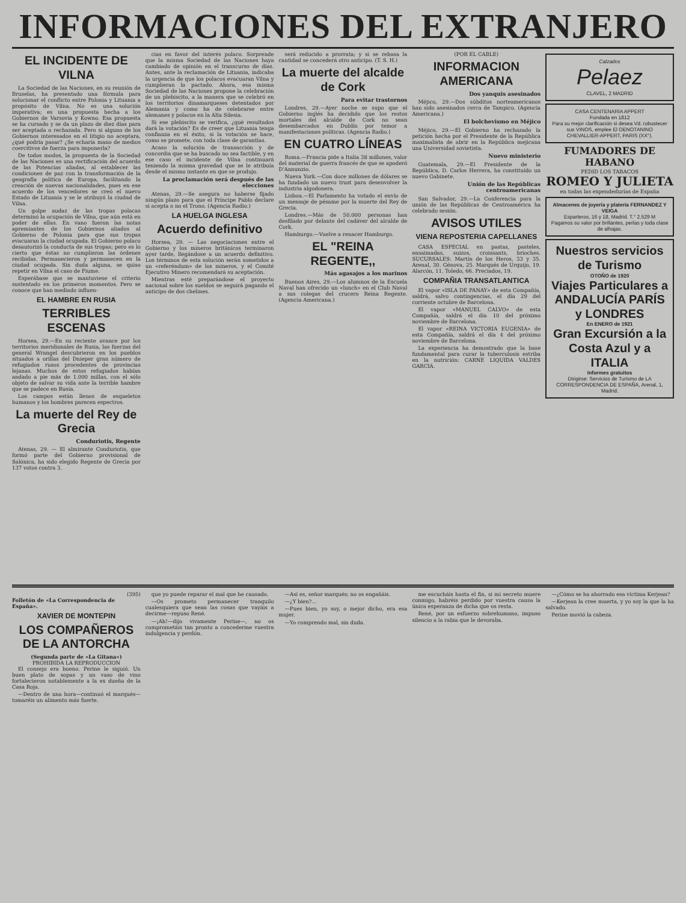INFORMACIONES DEL EXTRANJERO
EL INCIDENTE DE VILNA
La Sociedad de las Naciones, en su reunión de Bruselas, ha presentado una fórmula para solucionar el conflicto entre Polonia y Lituania a propósito de Vilna. No es una solución imperativa; es una propuesta hecha a los Gobiernos de Varsovia y Kowno. Esa propuesta se ha cursado y se da un plazo de diez días para ser aceptada o rechazada. Pero si alguno de los Gobiernos interesados en el litigio no aceptara, ¿qué podría pasar? ¿Se echaría mano de medios coercitivos de fuerza para imponerla?
De todos modos, la propuesta de la Sociedad de las Naciones es una rectificación del acuerdo de las Potencias aliadas, al establecer las condiciones de paz con la transformación de la geografía política de Europa, facilitando la creación de nuevas nacionalidades, pues en ese acuerdo de los vencedores se creó el nuevo Estado de Lituania y se le atribuyó la ciudad de Vilna.
Un golpe audaz de las tropas polacas determinó la ocupación de Vilna, que aún está en poder de ellas. En vano fueron las notas apremiantes de los Gobiernos aliados al Gobierno de Polonia para que sus tropas evacuaran la ciudad ocupada. El Gobierno polaco desautorizó la conducta de sus tropas; pero es lo cierto que éstas no cumplieron las órdenes recibidas. Permanecieron y permanecen en la ciudad ocupada. Sin duda alguna, se quiso repetir en Vilna el caso de Fiume.
Esperábase que se mantuviese el criterio sustentado en los primeros momentos. Pero se conoce que han mediado influen-
EL HAMBRE EN RUSIA
TERRIBLES ESCENAS
Horsea, 29.—En su reciente avance por los territorios meridionales de Rusia, las fuerzas del general Wrangel descubrieron en los pueblos situados a orillas del Dnieper gran número de refugiados rusos procedentes de provincias lejanas. Muchos de estos refugiados habían andado a pie más de 1.000 millas, con el sólo objeto de salvar su vida ante la terrible hambre que se padece en Rusia.
Los campos están llenos de esqueletos humanos y los hombres parecen espectros.
La muerte del Rey de Grecia
Conduriotis, Regente
Atenas, 29. — El almirante Conduriotis, que formó parte del Gobierno provisional de Salónica, ha sido elegido Regente de Grecia por 137 votos contra 3.
cias en favor del interés polaco. Sorprende que la misma Sociedad de las Naciones haya cambiado de opinión en el transcurso de días. Antes, ante la reclamación de Lituania, indicaba la urgencia de que los polacos evacuaran Vilna y cumplieran lo pactado. Ahora, esa misma Sociedad de las Naciones propone la celebración de un plebiscito, a la manera que se celebró en los territorios dinamarqueses detentados por Alemania y como ha de celebrarse entre alemanes y polacos en la Alta Silesia.
Si ese plebiscito se verifica, ¿qué resultados dará la votación? Es de creer que Lituania tenga confianza en el éxito, si la votación se hace, como se promete, con toda clase de garantías.
Acaso la solución de transacción y de concordia que se ha buscado no sea factible, y en ese caso el incidente de Vilna continuará teniendo la misma gravedad que se le atribuía desde el mismo instante en que se produjo.
La proclamación será después de las elecciones
Atenas, 29.—Se asegura no haberse fijado ningún plazo para que el Príncipe Pablo declare si acepta o no el Trono. (Agencia Radio.)
LA HUELGA INGLESA
Acuerdo definitivo
Horsea, 29. — Las negociaciones entre el Gobierno y los mineros británicos terminaron ayer tarde, llegándose a un acuerdo definitivo. Los términos de esta solución serán sometidos a un «referéndum» de los mineros, y el Comité Ejecutivo Minero recomendará su aceptación.
Mientras esté preparándose el proyecto nacional sobre los sueldos se seguirá pagando el anticipo de dos chelines.
será reducido a prorrata; y si se rebasa la cantidad se concederá otro anticipo. (T. S. H.)
La muerte del alcalde de Cork
Para evitar trastornos
Londres, 29.—Ayer noche se supo que el Gobierno inglés ha decidido que los restos mortales del alcalde de Cork no sean desembarcados en Dublín por temor a manifestaciones políticas. (Agencia Radio.)
EN CUATRO LÍNEAS
Roma.—Francia pide a Italia 38 millones, valor del material de guerra francés de que se apoderó D'Annunzio.
Nueva York.—Con doce millones de dólares se ha fundado un nuevo trust para desenvolver la industria algodonera.
Lisboa.—El Parlamento ha votado el envío de un mensaje de pésame por la muerte del Rey de Grecia.
Londres.—Más de 50.000 personas han desfilado por delante del cadáver del alcalde de Cork.
Hamburgo.—Vuelve a renacer Hamburgo.
EL "REINA REGENTE,,
Más agasajos a los marinos
Buenos Aires, 29.—Los alumnos de la Escuela Naval han ofrecido un «lunch» en el Club Naval a sus colegas del crucero Reina Regente. (Agencia Americana.)
(POR EL CABLE)
INFORMACION AMERICANA
Dos yanquis asesinados
Méjico, 29.—Dos súbditos norteamericanos han sido asesinados cerca de Tampico. (Agencia Americana.)
El bolchevismo en Méjico
Méjico, 29.—El Gobierno ha rechazado la petición hecha por el Presidente de la República maximalista de abrir en la República mejicana una Universidad sovietista.
Nuevo ministerio
Guatemala, 29.—El Presidente de la República, D. Carlos Herrera, ha constituído un nuevo Gabinete.
Unión de las Repúblicas centroamericanas
San Salvador, 29.—La Conferencia para la unión de las Repúblicas de Centroamérica ha celebrado sesión.
AVISOS UTILES
VIENA REPOSTERIA CAPELLANES
CASA ESPECIAL en pastas, pasteles, ensaimadas, suizos, croissants, brioches. SUCURSALES: Martín de los Heros, 33 y 35. Arenal, 30. Génova, 25. Marqués de Urquijo, 19. Alarcón, 11. Toledo, 66. Preciados, 19.
COMPAÑIA TRANSATLANTICA
El vapor «ISLA DE PANAY» de esta Compañía, saldrá, salvo contingencias, el día 29 del corriente octubre de Barcelona.
El vapor «MANUEL CALVO» de esta Compañía, saldrá el día 10 del próximo noviembre de Barcelona.
El vapor «REINA VICTORIA EUGENIA» de esta Compañía, saldrá el día 4 del próximo noviembre de Barcelona.
La experiencia ha demostrado que la base fundamental para curar la tuberculosis estriba en la nutrición: CARNE LIQUIDA VALDES GARCIA.
Calzados
Pelaez
CLAVEL, 2 MADRID
CASA CENTENARIA APPERT
Fundada en 1812
Para su mejor clarificación si desea Vd. robustecer sus VINOS, emplee El OENOTANINO
CHEVALLIER-APPERT, PARIS (XX°).
FUMADORES DE HABANO
PEDID LOS TABACOS
ROMEO Y JULIETA
en todas las expendedurías de España
Almacenes de joyería y platería FERNANDEZ Y VEIGA
Esparteros, 16 y 18, Madrid. T.° 2.529 M
Pagamos su valor por brillantes, perlas y toda clase de alhajas.
Nuestros servicios de Turismo
OTOÑO de 1920
Viajes Particulares a ANDALUCÍA PARÍS y LONDRES
En ENERO de 1921
Gran Excursión a la Costa Azul y a ITALIA
Informes gratuitos
Dirigirse: Servicios de Turismo de LA CORRESPONDENCIA DE ESPAÑA, Arenal, 1, Madrid.
(395)
Folletón de «La Correspondencia de España».
XAVIER DE MONTEPIN
LOS COMPAÑEROS DE LA ANTORCHA
(Segunda parte de «La Gitana»)
PROHIBIDA LA REPRODUCCION
El consejo era bueno. Perine le siguió. Un buen plato de sopas y un vaso de vino fortalecieron notablemente a la ex dueña de la Casa Roja.
—Dentro de una hora—continuó el marqués—tomaréis un alimento más fuerte.
que yo puede reparar el mal que he causado.
—Os prometo permanecer tranquilo cualesquiera que sean las cosas que vayáis a decirme—repuso René.
—¡Ah!—dijo vivamente Perine—, no os comprometáis tan pronto a concederme vuestra indulgencia y perdón.
—Así es, señor marqués; no os engañáis.
—¿Y bien?...
—Pues bien, yo soy, o mejor dicho, era esa mujer.
—Yo comprendo mal, sin duda.
me escucháis hasta el fin, si mi secreto muere conmigo, habréis perdido por vuestra causa la única esperanza de dicha que os resta.
René, por un esfuerzo sobrehumano, impuso silencio a la rabia que le devoraba.
—¿Cómo se ha ahorrado esa víctima Kerjean?
—Kerjean la cree muerta, y yo soy la que la ha salvado.
Perine movió la cabeza.